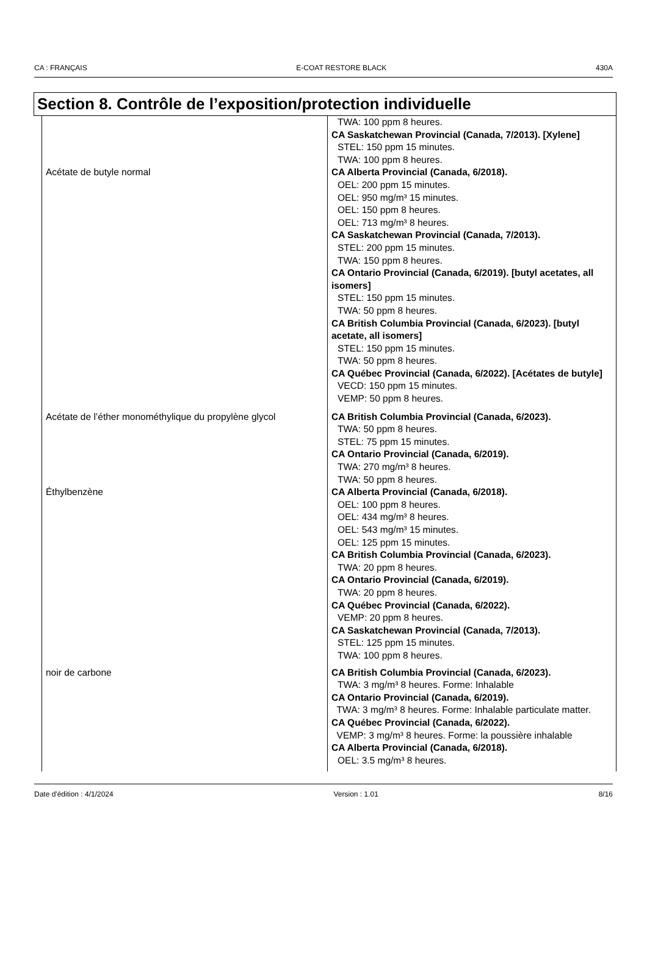CA : FRANÇAIS E-COAT RESTORE BLACK 430A
Section 8. Contrôle de l’exposition/protection individuelle
| | TWA: 100 ppm 8 heures. CA Saskatchewan Provincial (Canada, 7/2013). [Xylene] STEL: 150 ppm 15 minutes. TWA: 100 ppm 8 heures. |
| Acétate de butyle normal | CA Alberta Provincial (Canada, 6/2018). OEL: 200 ppm 15 minutes. OEL: 950 mg/m³ 15 minutes. OEL: 150 ppm 8 heures. OEL: 713 mg/m³ 8 heures. CA Saskatchewan Provincial (Canada, 7/2013). STEL: 200 ppm 15 minutes. TWA: 150 ppm 8 heures. CA Ontario Provincial (Canada, 6/2019). [butyl acetates, all isomers] STEL: 150 ppm 15 minutes. TWA: 50 ppm 8 heures. CA British Columbia Provincial (Canada, 6/2023). [butyl acetate, all isomers] STEL: 150 ppm 15 minutes. TWA: 50 ppm 8 heures. CA Québec Provincial (Canada, 6/2022). [Acétates de butyle] VECD: 150 ppm 15 minutes. VEMP: 50 ppm 8 heures. |
| Acétate de l’éther monométhylique du propylène glycol | CA British Columbia Provincial (Canada, 6/2023). TWA: 50 ppm 8 heures. STEL: 75 ppm 15 minutes. CA Ontario Provincial (Canada, 6/2019). TWA: 270 mg/m³ 8 heures. TWA: 50 ppm 8 heures. |
| Éthylbenzène | CA Alberta Provincial (Canada, 6/2018). OEL: 100 ppm 8 heures. OEL: 434 mg/m³ 8 heures. OEL: 543 mg/m³ 15 minutes. OEL: 125 ppm 15 minutes. CA British Columbia Provincial (Canada, 6/2023). TWA: 20 ppm 8 heures. CA Ontario Provincial (Canada, 6/2019). TWA: 20 ppm 8 heures. CA Québec Provincial (Canada, 6/2022). VEMP: 20 ppm 8 heures. CA Saskatchewan Provincial (Canada, 7/2013). STEL: 125 ppm 15 minutes. TWA: 100 ppm 8 heures. |
| noir de carbone | CA British Columbia Provincial (Canada, 6/2023). TWA: 3 mg/m³ 8 heures. Forme: Inhalable CA Ontario Provincial (Canada, 6/2019). TWA: 3 mg/m³ 8 heures. Forme: Inhalable particulate matter. CA Québec Provincial (Canada, 6/2022). VEMP: 3 mg/m³ 8 heures. Forme: la poussière inhalable CA Alberta Provincial (Canada, 6/2018). OEL: 3.5 mg/m³ 8 heures. |
Date d'édition : 4/1/2024 Version : 1.01 8/16